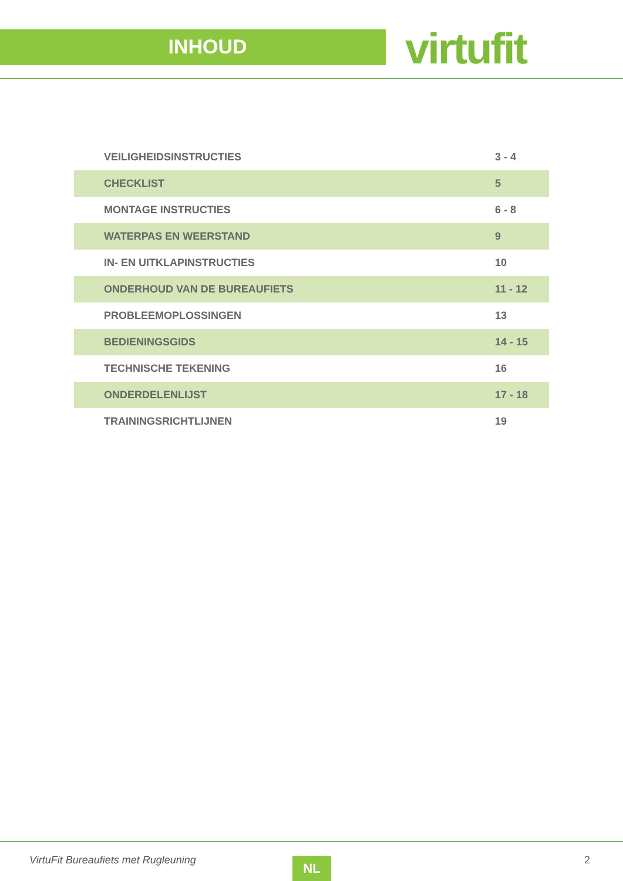INHOUD virtufit
| VEILIGHEIDSINSTRUCTIES | 3 - 4 |
| CHECKLIST | 5 |
| MONTAGE INSTRUCTIES | 6 - 8 |
| WATERPAS EN WEERSTAND | 9 |
| IN- EN UITKLAPINSTRUCTIES | 10 |
| ONDERHOUD VAN DE BUREAUFIETS | 11 - 12 |
| PROBLEEMOPLOSSINGEN | 13 |
| BEDIENINGSGIDS | 14 - 15 |
| TECHNISCHE TEKENING | 16 |
| ONDERDELENLIJST | 17 - 18 |
| TRAININGSRICHTLIJNEN | 19 |
VirtuFit Bureaufiets met Rugleuning
NL 2